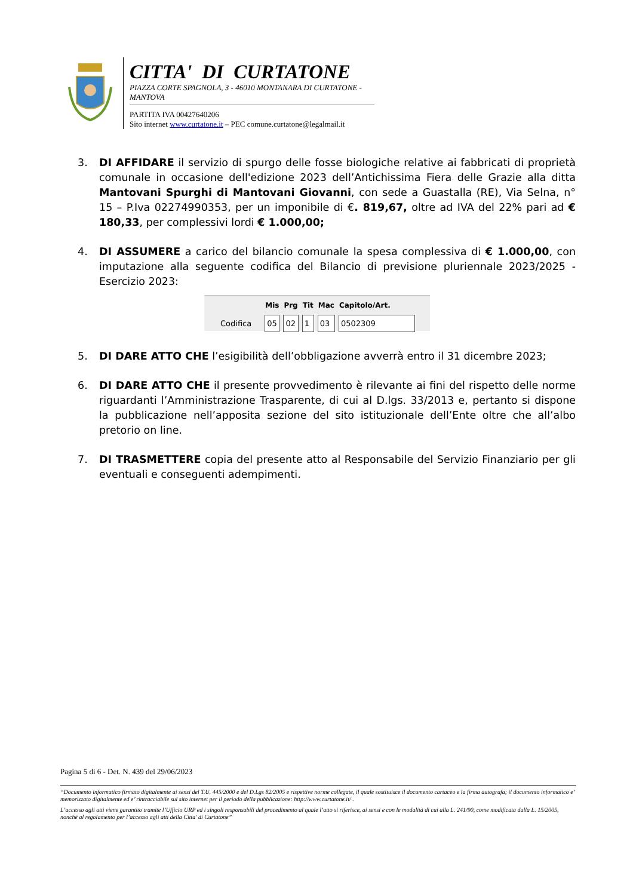CITTA' DI CURTATONE
PIAZZA CORTE SPAGNOLA, 3 - 46010 MONTANARA DI CURTATONE - MANTOVA
PARTITA IVA 00427640206
Sito internet www.curtatone.it – PEC comune.curtatone@legalmail.it
3. DI AFFIDARE il servizio di spurgo delle fosse biologiche relative ai fabbricati di proprietà comunale in occasione dell'edizione 2023 dell’Antichissima Fiera delle Grazie alla ditta Mantovani Spurghi di Mantovani Giovanni, con sede a Guastalla (RE), Via Selna, n° 15 – P.Iva 02274990353, per un imponibile di €. 819,67, oltre ad IVA del 22% pari ad € 180,33, per complessivi lordi € 1.000,00;
4. DI ASSUMERE a carico del bilancio comunale la spesa complessiva di € 1.000,00, con imputazione alla seguente codifica del Bilancio di previsione pluriennale 2023/2025 - Esercizio 2023:
| | Mis | Prg | Tit | Mac | Capitolo/Art. |
| --- | --- | --- | --- | --- | --- |
| Codifica | 05 | 02 | 1 | 03 | 0502309 |
5. DI DARE ATTO CHE l’esigibilità dell’obbligazione avverrà entro il 31 dicembre 2023;
6. DI DARE ATTO CHE il presente provvedimento è rilevante ai fini del rispetto delle norme riguardanti l’Amministrazione Trasparente, di cui al D.lgs. 33/2013 e, pertanto si dispone la pubblicazione nell’apposita sezione del sito istituzionale dell’Ente oltre che all’albo pretorio on line.
7. DI TRASMETTERE copia del presente atto al Responsabile del Servizio Finanziario per gli eventuali e conseguenti adempimenti.
Pagina 5 di 6 - Det. N. 439 del 29/06/2023
“Documento informatico firmato digitalmente ai sensi del T.U. 445/2000 e del D.Lgs 82/2005 e rispettive norme collegate, il quale sostituisce il documento cartaceo e la firma autografa; il documento informatico e’ memorizzato digitalmente ed e’ rintracciabile sul sito internet per il periodo della pubblicazione: http://www.curtatone.it/ .
L’accesso agli atti viene garantito tramite l’Ufficio URP ed i singoli responsabili del procedimento al quale l’atto si riferisce, ai sensi e con le modalità di cui alla L. 241/90, come modificata dalla L. 15/2005, nonché al regolamento per l’accesso agli atti della Citta' di Curtatone”